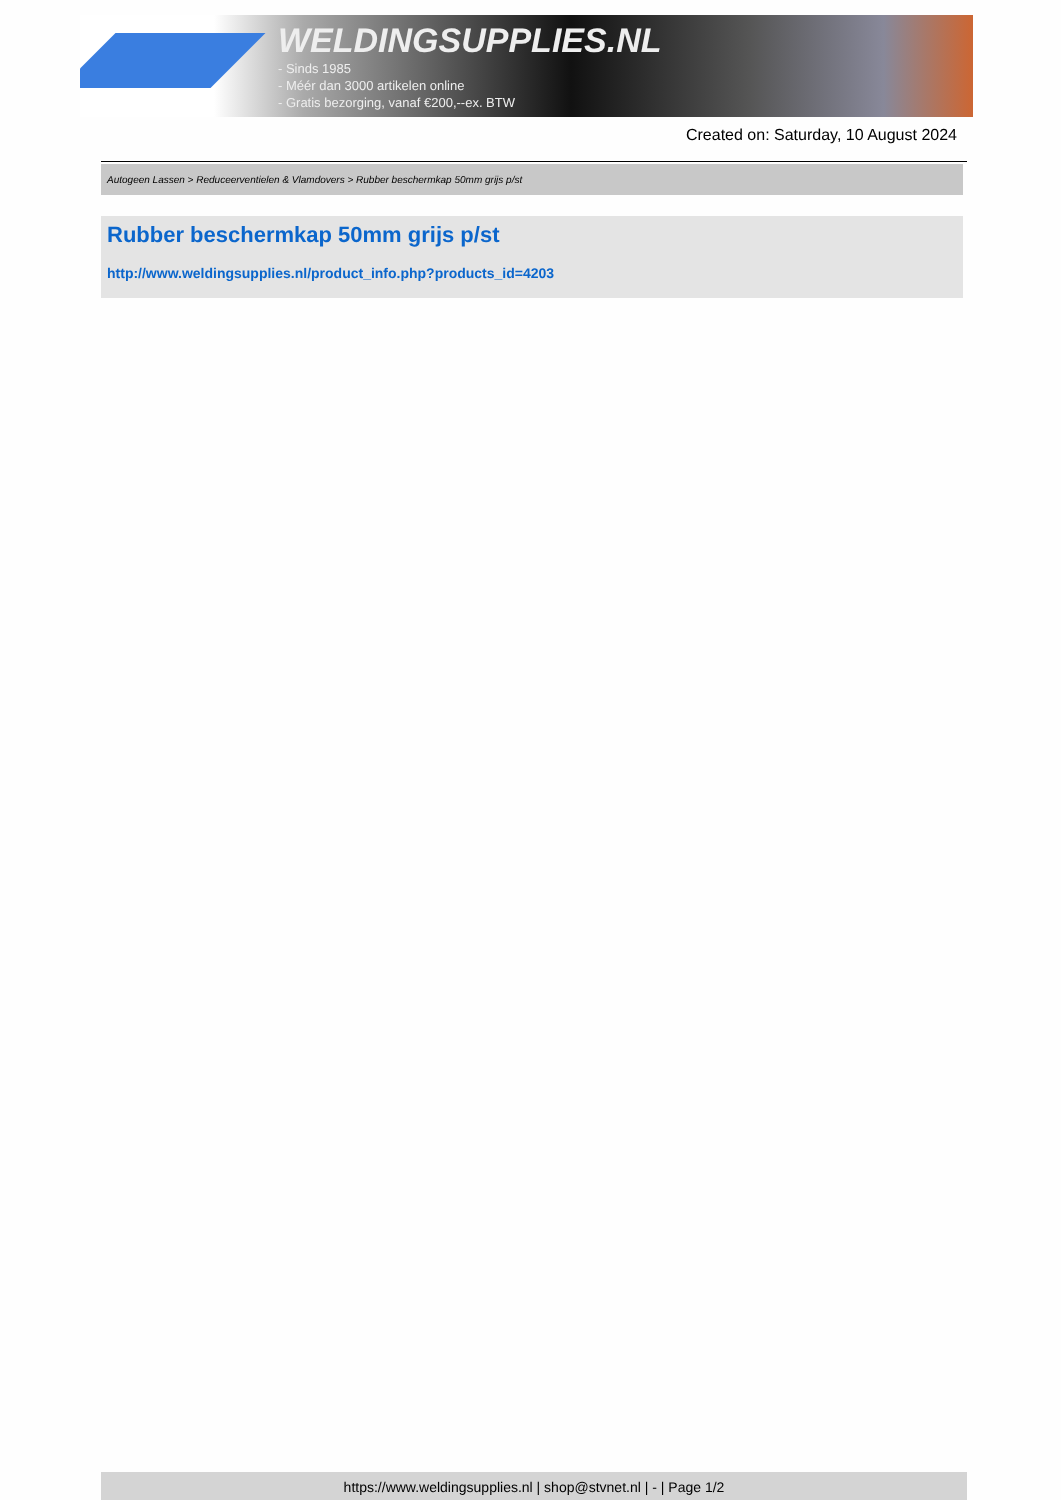WELDINGSUPPLIES.NL
- Sinds 1985
- Méér dan 3000 artikelen online
- Gratis bezorging, vanaf €200,--ex. BTW
Created on: Saturday, 10 August 2024
Autogeen Lassen > Reduceerventielen & Vlamdovers > Rubber beschermkap 50mm grijs p/st
Rubber beschermkap 50mm grijs p/st
http://www.weldingsupplies.nl/product_info.php?products_id=4203
https://www.weldingsupplies.nl | shop@stvnet.nl | - | Page 1/2